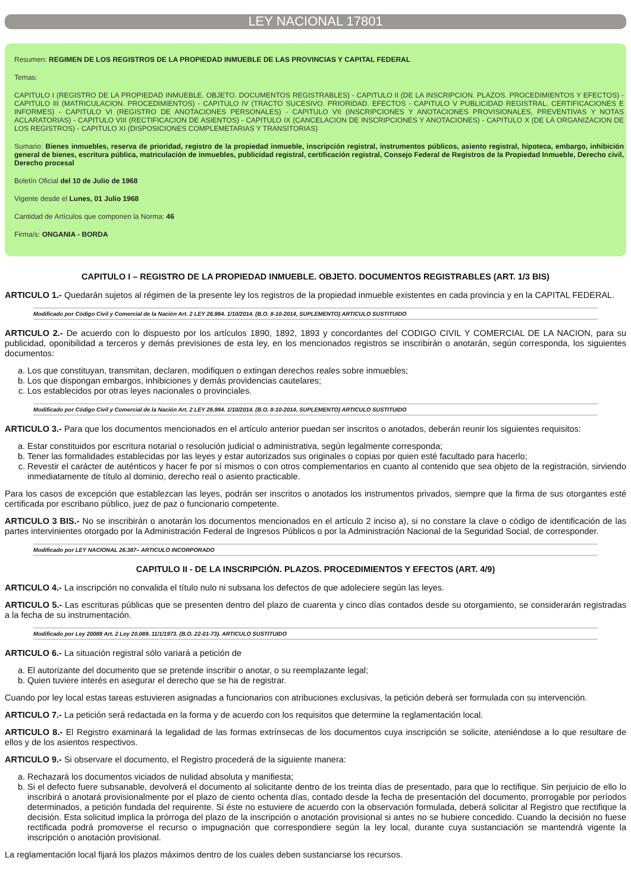LEY NACIONAL 17801
Resumen: REGIMEN DE LOS REGISTROS DE LA PROPIEDAD INMUEBLE DE LAS PROVINCIAS Y CAPITAL FEDERAL
Temas:
CAPITULO I (REGISTRO DE LA PROPIEDAD INMUEBLE. OBJETO. DOCUMENTOS REGISTRABLES) - CAPITULO II (DE LA INSCRIPCION. PLAZOS. PROCEDIMIENTOS Y EFECTOS) - CAPITULO III (MATRICULACION. PROCEDIMIENTOS) - CAPITULO IV (TRACTO SUCESIVO. PRIORIDAD. EFECTOS - CAPITULO V PUBLICIDAD REGISTRAL. CERTIFICACIONES E INFORMES) - CAPITULO VI (REGISTRO DE ANOTACIONES PERSONALES) - CAPITULO VII (INSCRIPCIONES Y ANOTACIONES PROVISIONALES, PREVENTIVAS Y NOTAS ACLARATORIAS) - CAPITULO VIII (RECTIFICACION DE ASIENTOS) - CAPITULO IX (CANCELACION DE INSCRIPCIONES Y ANOTACIONES) - CAPITULO X (DE LA ORGANIZACION DE LOS REGISTROS) - CAPITULO XI (DISPOSICIONES COMPLEMETARIAS Y TRANSITORIAS)
Sumario: Bienes inmuebles, reserva de prioridad, registro de la propiedad inmueble, inscripción registral, instrumentos públicos, asiento registral, hipoteca, embargo, inhibición general de bienes, escritura pública, matriculación de inmuebles, publicidad registral, certificación registral, Consejo Federal de Registros de la Propiedad Inmueble, Derecho civil, Derecho procesal
Boletín Oficial del 10 de Julio de 1968
Vigente desde el Lunes, 01 Julio 1968
Cantidad de Artículos que componen la Norma: 46
Firma/s: ONGANIA - BORDA
CAPITULO I – REGISTRO DE LA PROPIEDAD INMUEBLE. OBJETO. DOCUMENTOS REGISTRABLES (ART. 1/3 BIS)
ARTICULO 1.- Quedarán sujetos al régimen de la presente ley los registros de la propiedad inmueble existentes en cada provincia y en la CAPITAL FEDERAL.
Modificado por Código Civil y Comercial de la Nación Art. 2 LEY 26.994. 1/10/2014. (B.O. 8-10-2014, SUPLEMENTO) ARTICULO SUSTITUIDO
ARTICULO 2.- De acuerdo con lo dispuesto por los artículos 1890, 1892, 1893 y concordantes del CODIGO CIVIL Y COMERCIAL DE LA NACION, para su publicidad, oponibilidad a terceros y demás previsiones de esta ley, en los mencionados registros se inscribirán o anotarán, según corresponda, los siguientes documentos:
a. Los que constituyan, transmitan, declaren, modifiquen o extingan derechos reales sobre inmuebles;
b. Los que dispongan embargos, inhibiciones y demás providencias cautelares;
c. Los establecidos por otras leyes nacionales o provinciales.
Modificado por Código Civil y Comercial de la Nación Art. 2 LEY 26.994. 1/10/2014. (B.O. 8-10-2014, SUPLEMENTO) ARTICULO SUSTITUIDO
ARTICULO 3.- Para que los documentos mencionados en el artículo anterior puedan ser inscritos o anotados, deberán reunir los siguientes requisitos:
a. Estar constituidos por escritura notarial o resolución judicial o administrativa, según legalmente corresponda;
b. Tener las formalidades establecidas por las leyes y estar autorizados sus originales o copias por quien esté facultado para hacerlo;
c. Revestir el carácter de auténticos y hacer fe por sí mismos o con otros complementarios en cuanto al contenido que sea objeto de la registración, sirviendo inmediatamente de título al dominio, derecho real o asiento practicable.
Para los casos de excepción que establezcan las leyes, podrán ser inscritos o anotados los instrumentos privados, siempre que la firma de sus otorgantes esté certificada por escribano público, juez de paz o funcionario competente.
ARTICULO 3 BIS.- No se inscribirán o anotarán los documentos mencionados en el artículo 2 inciso a), si no constare la clave o código de identificación de las partes intervinientes otorgado por la Administración Federal de Ingresos Públicos o por la Administración Nacional de la Seguridad Social, de corresponder.
Modificado por LEY NACIONAL 26.387– ARTICULO INCORPORADO
CAPITULO II - DE LA INSCRIPCIÓN. PLAZOS. PROCEDIMIENTOS Y EFECTOS (ART. 4/9)
ARTICULO 4.- La inscripción no convalida el título nulo ni subsana los defectos de que adoleciere según las leyes.
ARTICULO 5.- Las escrituras públicas que se presenten dentro del plazo de cuarenta y cinco días contados desde su otorgamiento, se considerarán registradas a la fecha de su instrumentación.
Modificado por Ley 20089 Art. 2 Ley 20.089. 11/1/1973. (B.O. 22-01-73). ARTICULO SUSTITUIDO
ARTICULO 6.- La situación registral sólo variará a petición de
a. El autorizante del documento que se pretende inscribir o anotar, o su reemplazante legal;
b. Quien tuviere interés en asegurar el derecho que se ha de registrar.
Cuando por ley local estas tareas estuvieren asignadas a funcionarios con atribuciones exclusivas, la petición deberá ser formulada con su intervención.
ARTICULO 7.- La petición será redactada en la forma y de acuerdo con los requisitos que determine la reglamentación local.
ARTICULO 8.- El Registro examinará la legalidad de las formas extrínsecas de los documentos cuya inscripción se solicite, ateniéndose a lo que resultare de ellos y de los asientos respectivos.
ARTICULO 9.- Si observare el documento, el Registro procederá de la siguiente manera:
a. Rechazará los documentos viciados de nulidad absoluta y manifiesta;
b. Si el defecto fuere subsanable, devolverá el documento al solicitante dentro de los treinta días de presentado, para que lo rectifique. Sin perjuicio de ello lo inscribirá o anotará provisionalmente por el plazo de ciento ochenta días, contado desde la fecha de presentación del documento, prorrogable por períodos determinados, a petición fundada del requirente. Si éste no estuviere de acuerdo con la observación formulada, deberá solicitar al Registro que rectifique la decisión. Esta solicitud implica la prórroga del plazo de la inscripción o anotación provisional si antes no se hubiere concedido. Cuando la decisión no fuese rectificada podrá promoverse el recurso o impugnación que correspondiere según la ley local, durante cuya sustanciación se mantendrá vigente la inscripción o anotación provisional.
La reglamentación local fijará los plazos máximos dentro de los cuales deben sustanciarse los recursos.